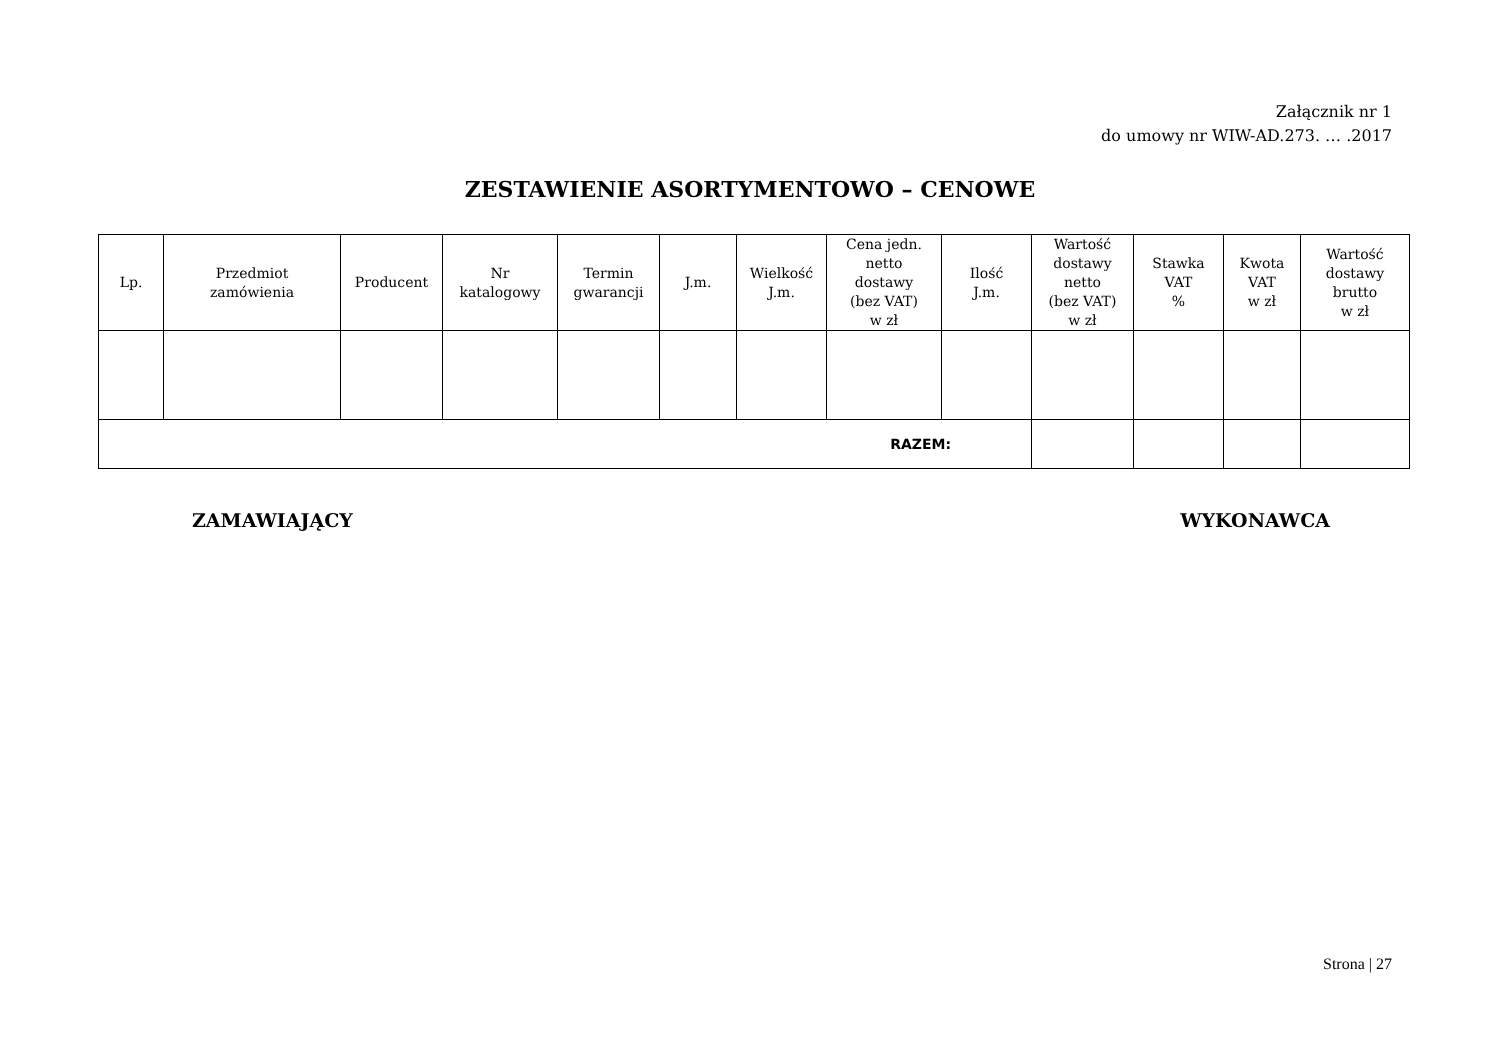Załącznik nr 1
do umowy nr WIW-AD.273. … .2017
ZESTAWIENIE ASORTYMENTOWO – CENOWE
| Lp. | Przedmiot zamówienia | Producent | Nr katalogowy | Termin gwarancji | J.m. | Wielkość J.m. | Cena jedn. netto dostawy (bez VAT) w zł | Ilość J.m. | Wartość dostawy netto (bez VAT) w zł | Stawka VAT % | Kwota VAT w zł | Wartość dostawy brutto w zł |
| --- | --- | --- | --- | --- | --- | --- | --- | --- | --- | --- | --- | --- |
| RAZEM: | | | | | | | | | | | | |
ZAMAWIAJĄCY WYKONAWCA
Strona | 27